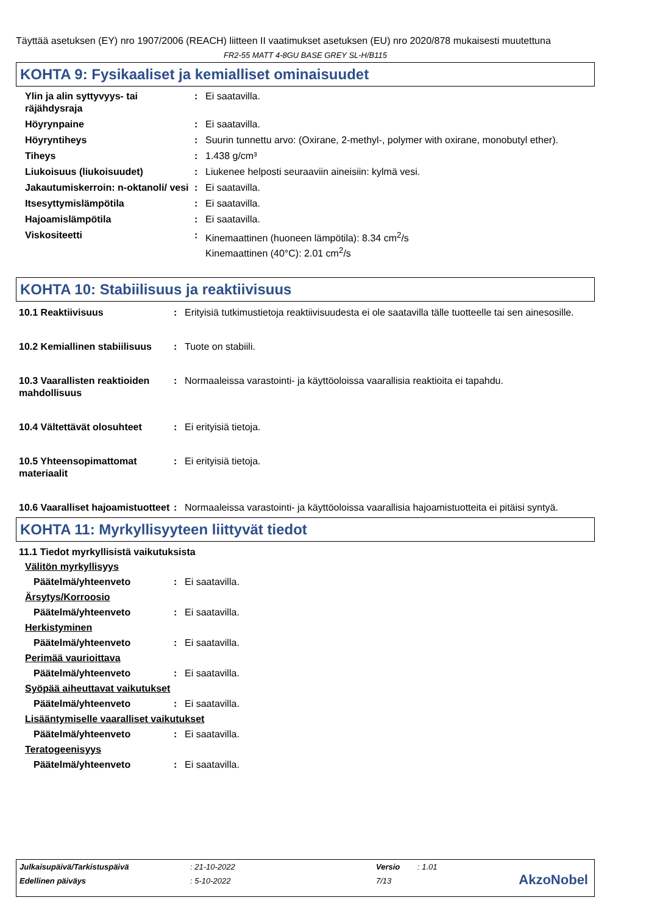Täyttää asetuksen (EY) nro 1907/2006 (REACH) liitteen II vaatimukset asetuksen (EU) nro 2020/878 mukaisesti muutettuna
FR2-55 MATT 4-8GU BASE GREY SL-H/B115
KOHTA 9: Fysikaaliset ja kemialliset ominaisuudet
Ylin ja alin syttyvyys- tai räjähdysraja
: Ei saatavilla.
Höyrynpaine : Ei saatavilla.
Höyryntiheys : Suurin tunnettu arvo: (Oxirane, 2-methyl-, polymer with oxirane, monobutyl ether).
Tiheys : 1.438 g/cm³
Liukoisuus (liukoisuudet) : Liukenee helposti seuraaviin aineisiin: kylmä vesi.
Jakautumiskerroin: n-oktanoli/ vesi
: Ei saatavilla.
Itsesyttymislämpötila : Ei saatavilla.
Hajoamislämpötila : Ei saatavilla.
Viskositeetti : Kinemaattinen (huoneen lämpötila): 8.34 cm<sup>2</sup>/s
Kinemaattinen (40°C): 2.01 cm<sup>2</sup>/s
KOHTA 10: Stabiilisuus ja reaktiivisuus
10.1 Reaktiivisuus : Erityisiä tutkimustietoja reaktiivisuudesta ei ole saatavilla tälle tuotteelle tai sen ainesosille.
10.2 Kemiallinen stabiilisuus
: Tuote on stabiili.
10.3 Vaarallisten reaktioiden mahdollisuus
: Normaaleissa varastointi- ja käyttöoloissa vaarallisia reaktioita ei tapahdu.
10.4 Vältettävät olosuhteet
: Ei erityisiä tietoja.
10.5 Yhteensopimattomat materiaalit
: Ei erityisiä tietoja.
10.6 Vaaralliset hajoamistuotteet
: Normaaleissa varastointi- ja käyttöoloissa vaarallisia hajoamistuotteita ei pitäisi syntyä.
KOHTA 11: Myrkyllisyyteen liittyvät tiedot
11.1 Tiedot myrkyllisistä vaikutuksista
Välitön myrkyllisyys
Päätelmä/yhteenveto : Ei saatavilla.
Ärsytys/Korroosio
Päätelmä/yhteenveto : Ei saatavilla.
Herkistyminen
Päätelmä/yhteenveto : Ei saatavilla.
Perimää vaurioittava
Päätelmä/yhteenveto : Ei saatavilla.
Syöpää aiheuttavat vaikutukset
Päätelmä/yhteenveto : Ei saatavilla.
Lisääntymiselle vaaralliset vaikutukset
Päätelmä/yhteenveto : Ei saatavilla.
Teratogeenisyys
Päätelmä/yhteenveto : Ei saatavilla.
Julkaisupäivä/Tarkistuspäivä: 21-10-2022 Versio: 1.01
Edellinen päiväys: 5-10-2022 7/13
AkzoNobel